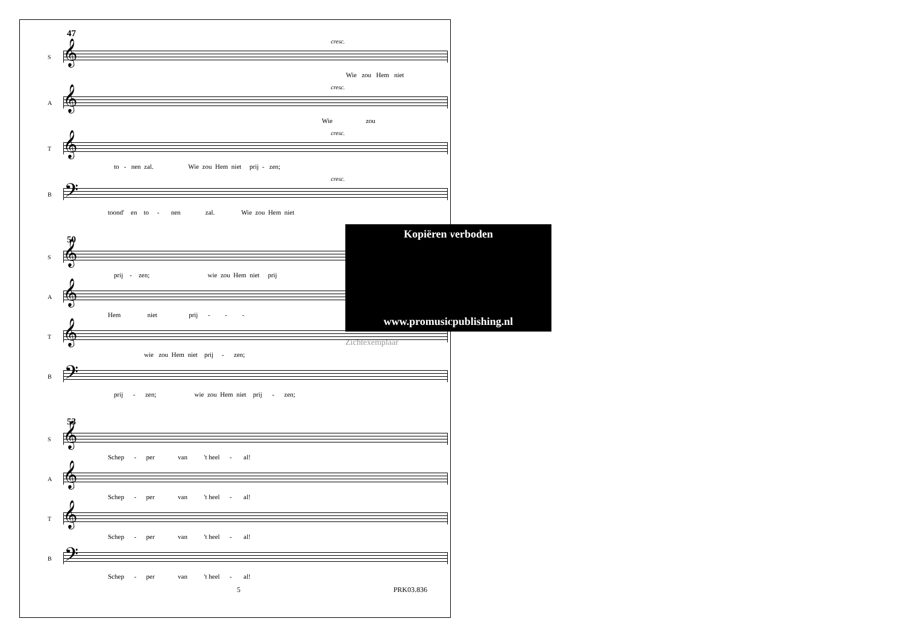47
cresc.
S
𝄞
Wie zou Hem niet
cresc.
A
𝄞
Wie zou
cresc.
T
𝄞
to - nen zal. Wie zou Hem niet prij - zen;
cresc.
B
𝄢
toond' en to - nen zal. Wie zou Hem niet
50
S
𝄞
prij - zen; wie zou Hem niet prij
A
𝄞
Hem niet prij - - -
T
𝄞
wie zou Hem niet prij - zen;
B
𝄢
prij - zen; wie zou Hem niet prij - zen;
53
S
𝄞
Schep - per van 't heel - al!
A
𝄞
Schep - per van 't heel - al!
T
𝄞
Schep - per van 't heel - al!
B
𝄢
Schep - per van 't heel - al!
5 PRK03.836
Kopiëren verboden
www.promusicpublishing.nl
Zichtexemplaar